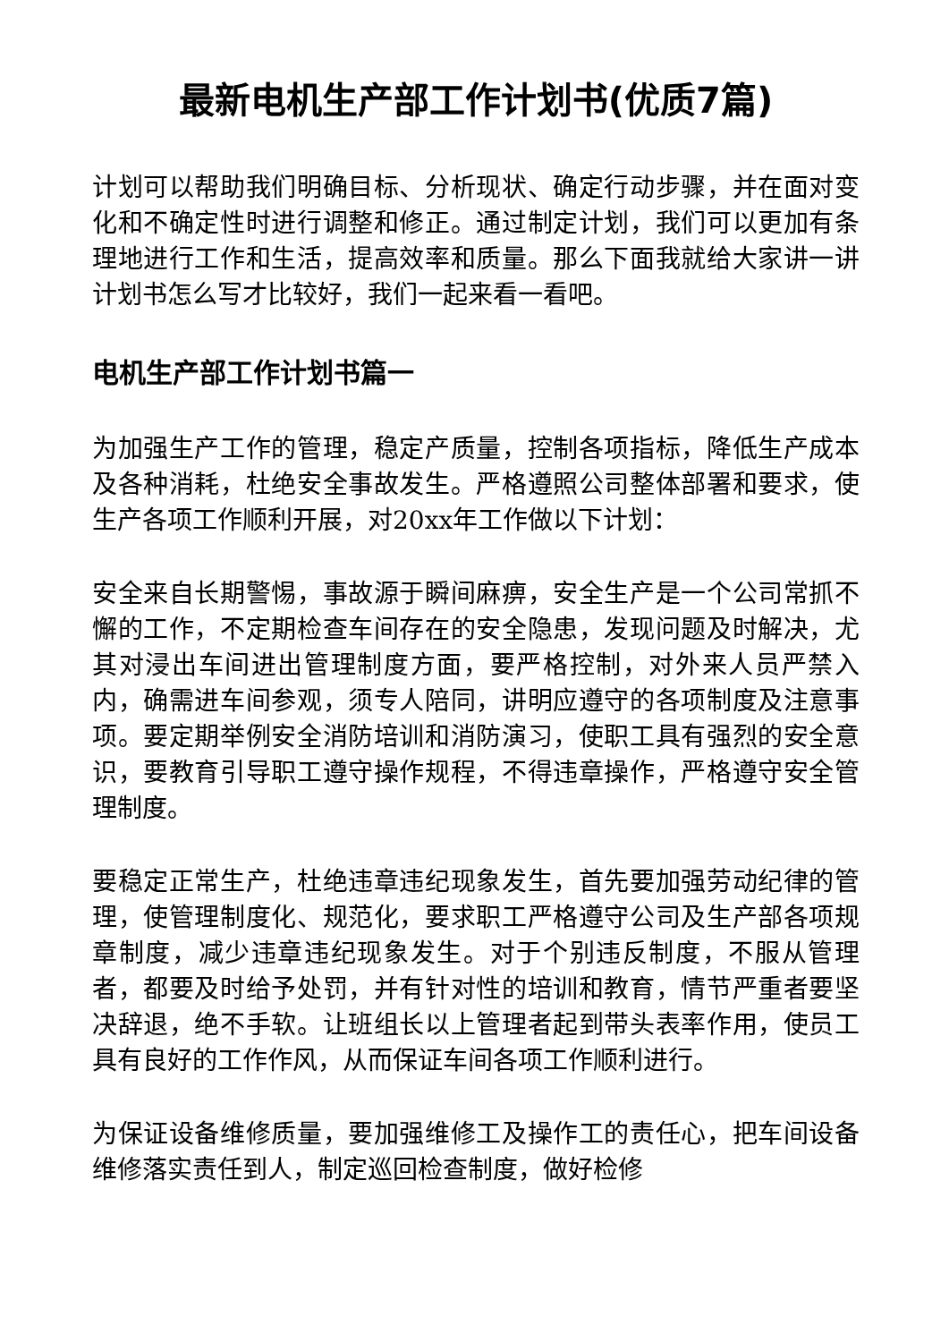最新电机生产部工作计划书(优质7篇)
计划可以帮助我们明确目标、分析现状、确定行动步骤，并在面对变化和不确定性时进行调整和修正。通过制定计划，我们可以更加有条理地进行工作和生活，提高效率和质量。那么下面我就给大家讲一讲计划书怎么写才比较好，我们一起来看一看吧。
电机生产部工作计划书篇一
为加强生产工作的管理，稳定产质量，控制各项指标，降低生产成本及各种消耗，杜绝安全事故发生。严格遵照公司整体部署和要求，使生产各项工作顺利开展，对20xx年工作做以下计划：
安全来自长期警惕，事故源于瞬间麻痹，安全生产是一个公司常抓不懈的工作，不定期检查车间存在的安全隐患，发现问题及时解决，尤其对浸出车间进出管理制度方面，要严格控制，对外来人员严禁入内，确需进车间参观，须专人陪同，讲明应遵守的各项制度及注意事项。要定期举例安全消防培训和消防演习，使职工具有强烈的安全意识，要教育引导职工遵守操作规程，不得违章操作，严格遵守安全管理制度。
要稳定正常生产，杜绝违章违纪现象发生，首先要加强劳动纪律的管理，使管理制度化、规范化，要求职工严格遵守公司及生产部各项规章制度，减少违章违纪现象发生。对于个别违反制度，不服从管理者，都要及时给予处罚，并有针对性的培训和教育，情节严重者要坚决辞退，绝不手软。让班组长以上管理者起到带头表率作用，使员工具有良好的工作作风，从而保证车间各项工作顺利进行。
为保证设备维修质量，要加强维修工及操作工的责任心，把车间设备维修落实责任到人，制定巡回检查制度，做好检修